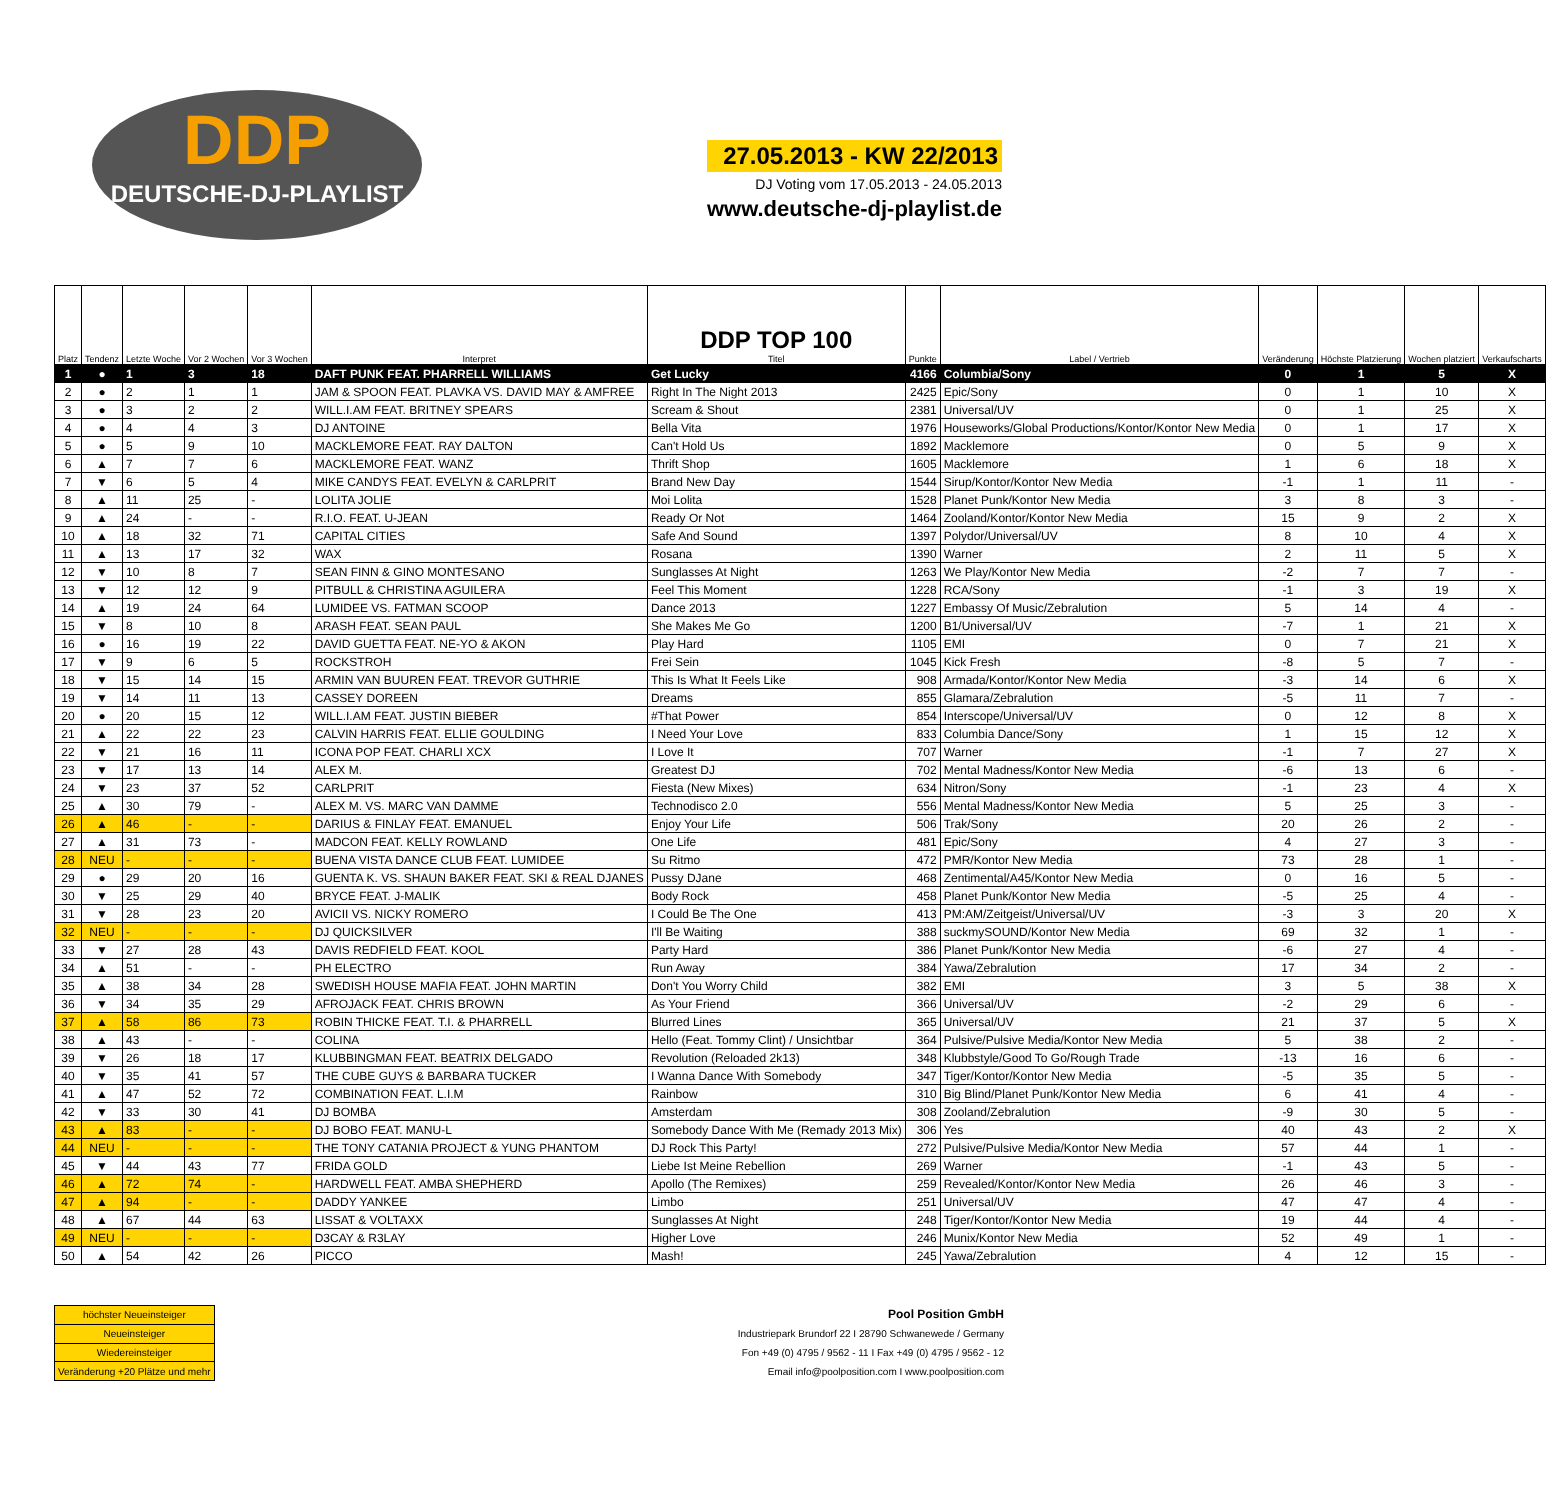DDP
DEUTSCHE-DJ-PLAYLIST
27.05.2013 - KW 22/2013
DJ Voting vom 17.05.2013 - 24.05.2013
www.deutsche-dj-playlist.de
| Platz | Tendenz | Letzte Woche | Vor 2 Wochen | Vor 3 Wochen | Interpret | DDP TOP 100 Titel | Punkte | Label / Vertrieb | Veränderung | Höchste Platzierung | Wochen platziert | Verkaufscharts |
| --- | --- | --- | --- | --- | --- | --- | --- | --- | --- | --- | --- | --- |
| 1 | ● | 1 | 3 | 18 | DAFT PUNK FEAT. PHARRELL WILLIAMS | Get Lucky | 4166 | Columbia/Sony | 0 | 1 | 5 | X |
| 2 | ● | 2 | 1 | 1 | JAM & SPOON FEAT. PLAVKA VS. DAVID MAY & AMFREE | Right In The Night 2013 | 2425 | Epic/Sony | 0 | 1 | 10 | X |
| 3 | ● | 3 | 2 | 2 | WILL.I.AM FEAT. BRITNEY SPEARS | Scream & Shout | 2381 | Universal/UV | 0 | 1 | 25 | X |
| 4 | ● | 4 | 4 | 3 | DJ ANTOINE | Bella Vita | 1976 | Houseworks/Global Productions/Kontor/Kontor New Media | 0 | 1 | 17 | X |
| 5 | ● | 5 | 9 | 10 | MACKLEMORE FEAT. RAY DALTON | Can't Hold Us | 1892 | Macklemore | 0 | 5 | 9 | X |
| 6 | ▲ | 7 | 7 | 6 | MACKLEMORE FEAT. WANZ | Thrift Shop | 1605 | Macklemore | 1 | 6 | 18 | X |
| 7 | ▼ | 6 | 5 | 4 | MIKE CANDYS FEAT. EVELYN & CARLPRIT | Brand New Day | 1544 | Sirup/Kontor/Kontor New Media | -1 | 1 | 11 | - |
| 8 | ▲ | 11 | 25 | - | LOLITA JOLIE | Moi Lolita | 1528 | Planet Punk/Kontor New Media | 3 | 8 | 3 | - |
| 9 | ▲ | 24 | - | - | R.I.O. FEAT. U-JEAN | Ready Or Not | 1464 | Zooland/Kontor/Kontor New Media | 15 | 9 | 2 | X |
| 10 | ▲ | 18 | 32 | 71 | CAPITAL CITIES | Safe And Sound | 1397 | Polydor/Universal/UV | 8 | 10 | 4 | X |
| 11 | ▲ | 13 | 17 | 32 | WAX | Rosana | 1390 | Warner | 2 | 11 | 5 | X |
| 12 | ▼ | 10 | 8 | 7 | SEAN FINN & GINO MONTESANO | Sunglasses At Night | 1263 | We Play/Kontor New Media | -2 | 7 | 7 | - |
| 13 | ▼ | 12 | 12 | 9 | PITBULL & CHRISTINA AGUILERA | Feel This Moment | 1228 | RCA/Sony | -1 | 3 | 19 | X |
| 14 | ▲ | 19 | 24 | 64 | LUMIDEE VS. FATMAN SCOOP | Dance 2013 | 1227 | Embassy Of Music/Zebralution | 5 | 14 | 4 | - |
| 15 | ▼ | 8 | 10 | 8 | ARASH FEAT. SEAN PAUL | She Makes Me Go | 1200 | B1/Universal/UV | -7 | 1 | 21 | X |
| 16 | ● | 16 | 19 | 22 | DAVID GUETTA FEAT. NE-YO & AKON | Play Hard | 1105 | EMI | 0 | 7 | 21 | X |
| 17 | ▼ | 9 | 6 | 5 | ROCKSTROH | Frei Sein | 1045 | Kick Fresh | -8 | 5 | 7 | - |
| 18 | ▼ | 15 | 14 | 15 | ARMIN VAN BUUREN FEAT. TREVOR GUTHRIE | This Is What It Feels Like | 908 | Armada/Kontor/Kontor New Media | -3 | 14 | 6 | X |
| 19 | ▼ | 14 | 11 | 13 | CASSEY DOREEN | Dreams | 855 | Glamara/Zebralution | -5 | 11 | 7 | - |
| 20 | ● | 20 | 15 | 12 | WILL.I.AM FEAT. JUSTIN BIEBER | #That Power | 854 | Interscope/Universal/UV | 0 | 12 | 8 | X |
| 21 | ▲ | 22 | 22 | 23 | CALVIN HARRIS FEAT. ELLIE GOULDING | I Need Your Love | 833 | Columbia Dance/Sony | 1 | 15 | 12 | X |
| 22 | ▼ | 21 | 16 | 11 | ICONA POP FEAT. CHARLI XCX | I Love It | 707 | Warner | -1 | 7 | 27 | X |
| 23 | ▼ | 17 | 13 | 14 | ALEX M. | Greatest DJ | 702 | Mental Madness/Kontor New Media | -6 | 13 | 6 | - |
| 24 | ▼ | 23 | 37 | 52 | CARLPRIT | Fiesta (New Mixes) | 634 | Nitron/Sony | -1 | 23 | 4 | X |
| 25 | ▲ | 30 | 79 | - | ALEX M. VS. MARC VAN DAMME | Technodisco 2.0 | 556 | Mental Madness/Kontor New Media | 5 | 25 | 3 | - |
| 26 | ▲ | 46 | - | - | DARIUS & FINLAY FEAT. EMANUEL | Enjoy Your Life | 506 | Trak/Sony | 20 | 26 | 2 | - |
| 27 | ▲ | 31 | 73 | - | MADCON FEAT. KELLY ROWLAND | One Life | 481 | Epic/Sony | 4 | 27 | 3 | - |
| 28 | NEU | - | - | - | BUENA VISTA DANCE CLUB FEAT. LUMIDEE | Su Ritmo | 472 | PMR/Kontor New Media | 73 | 28 | 1 | - |
| 29 | ● | 29 | 20 | 16 | GUENTA K. VS. SHAUN BAKER FEAT. SKI & REAL DJANES | Pussy DJane | 468 | Zentimental/A45/Kontor New Media | 0 | 16 | 5 | - |
| 30 | ▼ | 25 | 29 | 40 | BRYCE FEAT. J-MALIK | Body Rock | 458 | Planet Punk/Kontor New Media | -5 | 25 | 4 | - |
| 31 | ▼ | 28 | 23 | 20 | AVICII VS. NICKY ROMERO | I Could Be The One | 413 | PM:AM/Zeitgeist/Universal/UV | -3 | 3 | 20 | X |
| 32 | NEU | - | - | - | DJ QUICKSILVER | I'll Be Waiting | 388 | suckmySOUND/Kontor New Media | 69 | 32 | 1 | - |
| 33 | ▼ | 27 | 28 | 43 | DAVIS REDFIELD FEAT. KOOL | Party Hard | 386 | Planet Punk/Kontor New Media | -6 | 27 | 4 | - |
| 34 | ▲ | 51 | - | - | PH ELECTRO | Run Away | 384 | Yawa/Zebralution | 17 | 34 | 2 | - |
| 35 | ▲ | 38 | 34 | 28 | SWEDISH HOUSE MAFIA FEAT. JOHN MARTIN | Don't You Worry Child | 382 | EMI | 3 | 5 | 38 | X |
| 36 | ▼ | 34 | 35 | 29 | AFROJACK FEAT. CHRIS BROWN | As Your Friend | 366 | Universal/UV | -2 | 29 | 6 | - |
| 37 | ▲ | 58 | 86 | 73 | ROBIN THICKE FEAT. T.I. & PHARRELL | Blurred Lines | 365 | Universal/UV | 21 | 37 | 5 | X |
| 38 | ▲ | 43 | - | - | COLINA | Hello (Feat. Tommy Clint) / Unsichtbar | 364 | Pulsive/Pulsive Media/Kontor New Media | 5 | 38 | 2 | - |
| 39 | ▼ | 26 | 18 | 17 | KLUBBINGMAN FEAT. BEATRIX DELGADO | Revolution (Reloaded 2k13) | 348 | Klubbstyle/Good To Go/Rough Trade | -13 | 16 | 6 | - |
| 40 | ▼ | 35 | 41 | 57 | THE CUBE GUYS & BARBARA TUCKER | I Wanna Dance With Somebody | 347 | Tiger/Kontor/Kontor New Media | -5 | 35 | 5 | - |
| 41 | ▲ | 47 | 52 | 72 | COMBINATION FEAT. L.I.M | Rainbow | 310 | Big Blind/Planet Punk/Kontor New Media | 6 | 41 | 4 | - |
| 42 | ▼ | 33 | 30 | 41 | DJ BOMBA | Amsterdam | 308 | Zooland/Zebralution | -9 | 30 | 5 | - |
| 43 | ▲ | 83 | - | - | DJ BOBO FEAT. MANU-L | Somebody Dance With Me (Remady 2013 Mix) | 306 | Yes | 40 | 43 | 2 | X |
| 44 | NEU | - | - | - | THE TONY CATANIA PROJECT & YUNG PHANTOM | DJ Rock This Party! | 272 | Pulsive/Pulsive Media/Kontor New Media | 57 | 44 | 1 | - |
| 45 | ▼ | 44 | 43 | 77 | FRIDA GOLD | Liebe Ist Meine Rebellion | 269 | Warner | -1 | 43 | 5 | - |
| 46 | ▲ | 72 | 74 | - | HARDWELL FEAT. AMBA SHEPHERD | Apollo (The Remixes) | 259 | Revealed/Kontor/Kontor New Media | 26 | 46 | 3 | - |
| 47 | ▲ | 94 | - | - | DADDY YANKEE | Limbo | 251 | Universal/UV | 47 | 47 | 4 | - |
| 48 | ▲ | 67 | 44 | 63 | LISSAT & VOLTAXX | Sunglasses At Night | 248 | Tiger/Kontor/Kontor New Media | 19 | 44 | 4 | - |
| 49 | NEU | - | - | - | D3CAY & R3LAY | Higher Love | 246 | Munix/Kontor New Media | 52 | 49 | 1 | - |
| 50 | ▲ | 54 | 42 | 26 | PICCO | Mash! | 245 | Yawa/Zebralution | 4 | 12 | 15 | - |
| höchster Neueinsteiger |
| Neueinsteiger |
| Wiedereinsteiger |
| Veränderung +20 Plätze und mehr |
Pool Position GmbH
Industriepark Brundorf 22 I 28790 Schwanewede / Germany
Fon +49 (0) 4795 / 9562 - 11 I Fax +49 (0) 4795 / 9562 - 12
Email info@poolposition.com I www.poolposition.com